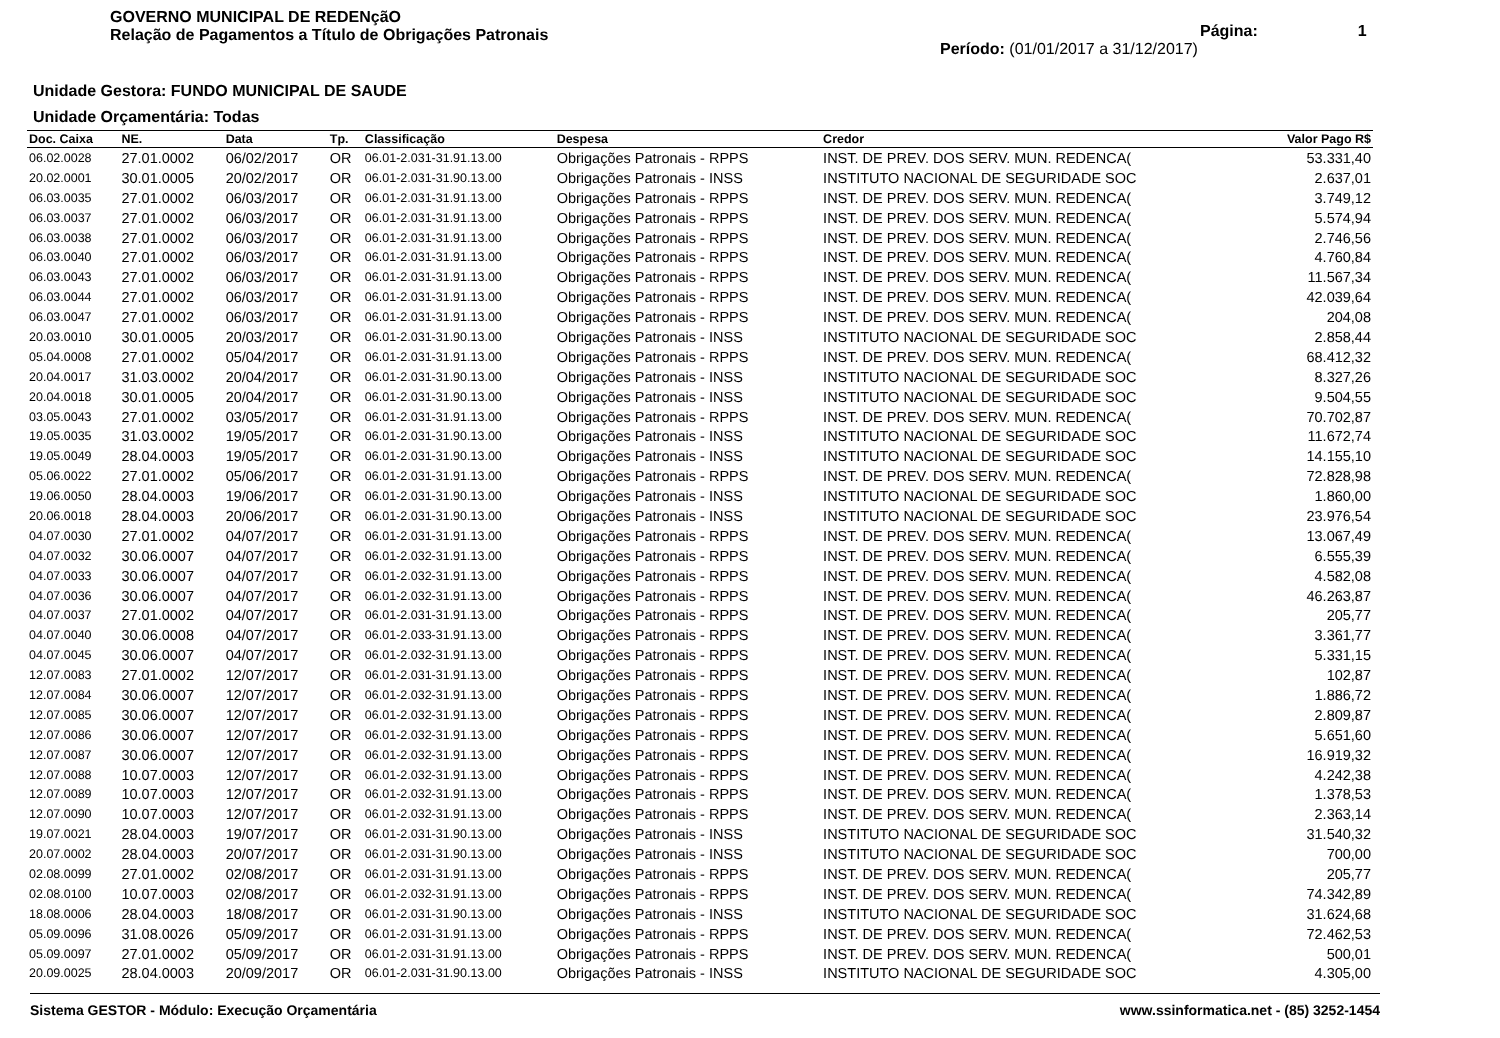GOVERNO MUNICIPAL DE REDENçãO
Relação de Pagamentos a Título de Obrigações Patronais
Página: 1
Período: (01/01/2017 a 31/12/2017)
Unidade Gestora: FUNDO MUNICIPAL DE SAUDE
Unidade Orçamentária: Todas
| Doc. Caixa | NE. | Data | Tp. | Classificação | Despesa | Credor | Valor Pago R$ |
| --- | --- | --- | --- | --- | --- | --- | --- |
| 06.02.0028 | 27.01.0002 | 06/02/2017 | OR | 06.01-2.031-31.91.13.00 | Obrigações Patronais - RPPS | INST. DE PREV. DOS SERV. MUN. REDENCA( | 53.331,40 |
| 20.02.0001 | 30.01.0005 | 20/02/2017 | OR | 06.01-2.031-31.90.13.00 | Obrigações Patronais - INSS | INSTITUTO NACIONAL DE SEGURIDADE SOC | 2.637,01 |
| 06.03.0035 | 27.01.0002 | 06/03/2017 | OR | 06.01-2.031-31.91.13.00 | Obrigações Patronais - RPPS | INST. DE PREV. DOS SERV. MUN. REDENCA( | 3.749,12 |
| 06.03.0037 | 27.01.0002 | 06/03/2017 | OR | 06.01-2.031-31.91.13.00 | Obrigações Patronais - RPPS | INST. DE PREV. DOS SERV. MUN. REDENCA( | 5.574,94 |
| 06.03.0038 | 27.01.0002 | 06/03/2017 | OR | 06.01-2.031-31.91.13.00 | Obrigações Patronais - RPPS | INST. DE PREV. DOS SERV. MUN. REDENCA( | 2.746,56 |
| 06.03.0040 | 27.01.0002 | 06/03/2017 | OR | 06.01-2.031-31.91.13.00 | Obrigações Patronais - RPPS | INST. DE PREV. DOS SERV. MUN. REDENCA( | 4.760,84 |
| 06.03.0043 | 27.01.0002 | 06/03/2017 | OR | 06.01-2.031-31.91.13.00 | Obrigações Patronais - RPPS | INST. DE PREV. DOS SERV. MUN. REDENCA( | 11.567,34 |
| 06.03.0044 | 27.01.0002 | 06/03/2017 | OR | 06.01-2.031-31.91.13.00 | Obrigações Patronais - RPPS | INST. DE PREV. DOS SERV. MUN. REDENCA( | 42.039,64 |
| 06.03.0047 | 27.01.0002 | 06/03/2017 | OR | 06.01-2.031-31.91.13.00 | Obrigações Patronais - RPPS | INST. DE PREV. DOS SERV. MUN. REDENCA( | 204,08 |
| 20.03.0010 | 30.01.0005 | 20/03/2017 | OR | 06.01-2.031-31.90.13.00 | Obrigações Patronais - INSS | INSTITUTO NACIONAL DE SEGURIDADE SOC | 2.858,44 |
| 05.04.0008 | 27.01.0002 | 05/04/2017 | OR | 06.01-2.031-31.91.13.00 | Obrigações Patronais - RPPS | INST. DE PREV. DOS SERV. MUN. REDENCA( | 68.412,32 |
| 20.04.0017 | 31.03.0002 | 20/04/2017 | OR | 06.01-2.031-31.90.13.00 | Obrigações Patronais - INSS | INSTITUTO NACIONAL DE SEGURIDADE SOC | 8.327,26 |
| 20.04.0018 | 30.01.0005 | 20/04/2017 | OR | 06.01-2.031-31.90.13.00 | Obrigações Patronais - INSS | INSTITUTO NACIONAL DE SEGURIDADE SOC | 9.504,55 |
| 03.05.0043 | 27.01.0002 | 03/05/2017 | OR | 06.01-2.031-31.91.13.00 | Obrigações Patronais - RPPS | INST. DE PREV. DOS SERV. MUN. REDENCA( | 70.702,87 |
| 19.05.0035 | 31.03.0002 | 19/05/2017 | OR | 06.01-2.031-31.90.13.00 | Obrigações Patronais - INSS | INSTITUTO NACIONAL DE SEGURIDADE SOC | 11.672,74 |
| 19.05.0049 | 28.04.0003 | 19/05/2017 | OR | 06.01-2.031-31.90.13.00 | Obrigações Patronais - INSS | INSTITUTO NACIONAL DE SEGURIDADE SOC | 14.155,10 |
| 05.06.0022 | 27.01.0002 | 05/06/2017 | OR | 06.01-2.031-31.91.13.00 | Obrigações Patronais - RPPS | INST. DE PREV. DOS SERV. MUN. REDENCA( | 72.828,98 |
| 19.06.0050 | 28.04.0003 | 19/06/2017 | OR | 06.01-2.031-31.90.13.00 | Obrigações Patronais - INSS | INSTITUTO NACIONAL DE SEGURIDADE SOC | 1.860,00 |
| 20.06.0018 | 28.04.0003 | 20/06/2017 | OR | 06.01-2.031-31.90.13.00 | Obrigações Patronais - INSS | INSTITUTO NACIONAL DE SEGURIDADE SOC | 23.976,54 |
| 04.07.0030 | 27.01.0002 | 04/07/2017 | OR | 06.01-2.031-31.91.13.00 | Obrigações Patronais - RPPS | INST. DE PREV. DOS SERV. MUN. REDENCA( | 13.067,49 |
| 04.07.0032 | 30.06.0007 | 04/07/2017 | OR | 06.01-2.032-31.91.13.00 | Obrigações Patronais - RPPS | INST. DE PREV. DOS SERV. MUN. REDENCA( | 6.555,39 |
| 04.07.0033 | 30.06.0007 | 04/07/2017 | OR | 06.01-2.032-31.91.13.00 | Obrigações Patronais - RPPS | INST. DE PREV. DOS SERV. MUN. REDENCA( | 4.582,08 |
| 04.07.0036 | 30.06.0007 | 04/07/2017 | OR | 06.01-2.032-31.91.13.00 | Obrigações Patronais - RPPS | INST. DE PREV. DOS SERV. MUN. REDENCA( | 46.263,87 |
| 04.07.0037 | 27.01.0002 | 04/07/2017 | OR | 06.01-2.031-31.91.13.00 | Obrigações Patronais - RPPS | INST. DE PREV. DOS SERV. MUN. REDENCA( | 205,77 |
| 04.07.0040 | 30.06.0008 | 04/07/2017 | OR | 06.01-2.033-31.91.13.00 | Obrigações Patronais - RPPS | INST. DE PREV. DOS SERV. MUN. REDENCA( | 3.361,77 |
| 04.07.0045 | 30.06.0007 | 04/07/2017 | OR | 06.01-2.032-31.91.13.00 | Obrigações Patronais - RPPS | INST. DE PREV. DOS SERV. MUN. REDENCA( | 5.331,15 |
| 12.07.0083 | 27.01.0002 | 12/07/2017 | OR | 06.01-2.031-31.91.13.00 | Obrigações Patronais - RPPS | INST. DE PREV. DOS SERV. MUN. REDENCA( | 102,87 |
| 12.07.0084 | 30.06.0007 | 12/07/2017 | OR | 06.01-2.032-31.91.13.00 | Obrigações Patronais - RPPS | INST. DE PREV. DOS SERV. MUN. REDENCA( | 1.886,72 |
| 12.07.0085 | 30.06.0007 | 12/07/2017 | OR | 06.01-2.032-31.91.13.00 | Obrigações Patronais - RPPS | INST. DE PREV. DOS SERV. MUN. REDENCA( | 2.809,87 |
| 12.07.0086 | 30.06.0007 | 12/07/2017 | OR | 06.01-2.032-31.91.13.00 | Obrigações Patronais - RPPS | INST. DE PREV. DOS SERV. MUN. REDENCA( | 5.651,60 |
| 12.07.0087 | 30.06.0007 | 12/07/2017 | OR | 06.01-2.032-31.91.13.00 | Obrigações Patronais - RPPS | INST. DE PREV. DOS SERV. MUN. REDENCA( | 16.919,32 |
| 12.07.0088 | 10.07.0003 | 12/07/2017 | OR | 06.01-2.032-31.91.13.00 | Obrigações Patronais - RPPS | INST. DE PREV. DOS SERV. MUN. REDENCA( | 4.242,38 |
| 12.07.0089 | 10.07.0003 | 12/07/2017 | OR | 06.01-2.032-31.91.13.00 | Obrigações Patronais - RPPS | INST. DE PREV. DOS SERV. MUN. REDENCA( | 1.378,53 |
| 12.07.0090 | 10.07.0003 | 12/07/2017 | OR | 06.01-2.032-31.91.13.00 | Obrigações Patronais - RPPS | INST. DE PREV. DOS SERV. MUN. REDENCA( | 2.363,14 |
| 19.07.0021 | 28.04.0003 | 19/07/2017 | OR | 06.01-2.031-31.90.13.00 | Obrigações Patronais - INSS | INSTITUTO NACIONAL DE SEGURIDADE SOC | 31.540,32 |
| 20.07.0002 | 28.04.0003 | 20/07/2017 | OR | 06.01-2.031-31.90.13.00 | Obrigações Patronais - INSS | INSTITUTO NACIONAL DE SEGURIDADE SOC | 700,00 |
| 02.08.0099 | 27.01.0002 | 02/08/2017 | OR | 06.01-2.031-31.91.13.00 | Obrigações Patronais - RPPS | INST. DE PREV. DOS SERV. MUN. REDENCA( | 205,77 |
| 02.08.0100 | 10.07.0003 | 02/08/2017 | OR | 06.01-2.032-31.91.13.00 | Obrigações Patronais - RPPS | INST. DE PREV. DOS SERV. MUN. REDENCA( | 74.342,89 |
| 18.08.0006 | 28.04.0003 | 18/08/2017 | OR | 06.01-2.031-31.90.13.00 | Obrigações Patronais - INSS | INSTITUTO NACIONAL DE SEGURIDADE SOC | 31.624,68 |
| 05.09.0096 | 31.08.0026 | 05/09/2017 | OR | 06.01-2.031-31.91.13.00 | Obrigações Patronais - RPPS | INST. DE PREV. DOS SERV. MUN. REDENCA( | 72.462,53 |
| 05.09.0097 | 27.01.0002 | 05/09/2017 | OR | 06.01-2.031-31.91.13.00 | Obrigações Patronais - RPPS | INST. DE PREV. DOS SERV. MUN. REDENCA( | 500,01 |
| 20.09.0025 | 28.04.0003 | 20/09/2017 | OR | 06.01-2.031-31.90.13.00 | Obrigações Patronais - INSS | INSTITUTO NACIONAL DE SEGURIDADE SOC | 4.305,00 |
Sistema GESTOR - Módulo: Execução Orçamentária www.ssinformatica.net - (85) 3252-1454